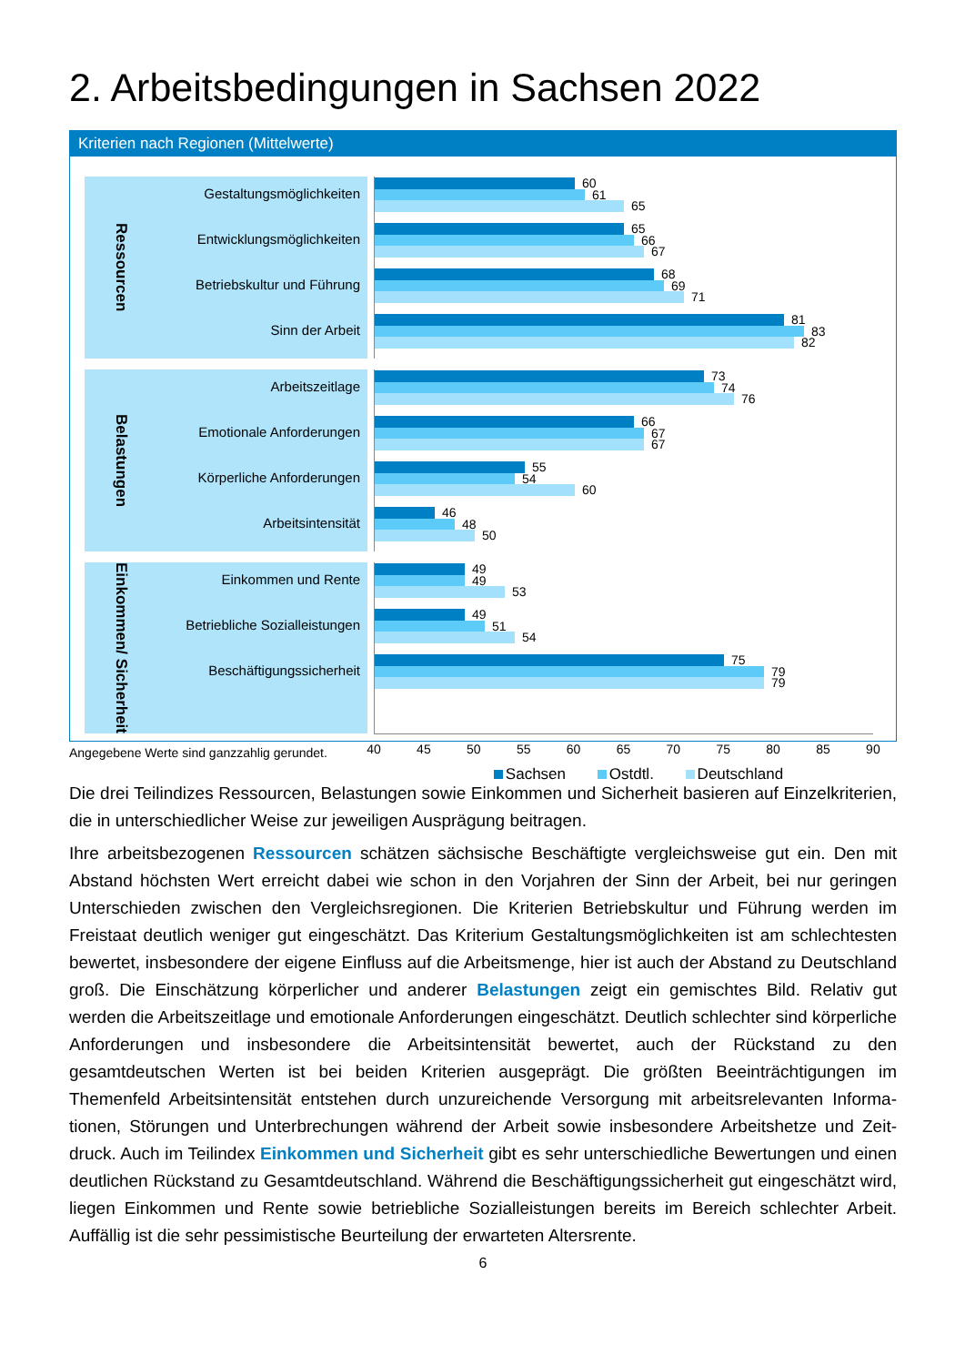2. Arbeitsbedingungen in Sachsen 2022
Kriterien nach Regionen (Mittelwerte)
Ressourcen
Gestaltungsmöglichkeiten
Entwicklungsmöglichkeiten
Betriebskultur und Führung
Sinn der Arbeit
60
61
65
65
66
67
68
69
71
81
83
82
Belastungen
Arbeitszeitlage
Emotionale Anforderungen
Körperliche Anforderungen
Arbeitsintensität
73
74
76
66
67
67
55
54
60
46
48
50
Einkommen/ Sicherheit
Einkommen und Rente
Betriebliche Sozialleistungen
Beschäftigungssicherheit
49
49
53
49
51
54
75
79
79
40 45 50 55 60 65 70 75 80 85 90
Sachsen Ostdtl. Deutschland
Angegebene Werte sind ganzzahlig gerundet.
Die drei Teilindizes Ressourcen, Belastungen sowie Einkommen und Sicherheit basieren auf Einzelkrite­rien, die in unterschiedlicher Weise zur jeweiligen Ausprägung beitragen.
Ihre arbeitsbezogenen Ressourcen schätzen sächsische Beschäftigte vergleichsweise gut ein. Den mit Abstand höchsten Wert erreicht dabei wie schon in den Vorjahren der Sinn der Arbeit, bei nur geringen Unterschieden zwischen den Vergleichsregionen. Die Kriterien Betriebskultur und Führung werden im Freistaat deutlich weniger gut eingeschätzt. Das Kriterium Gestaltungsmöglichkeiten ist am schlechtes­ten bewertet, insbesondere der eigene Einfluss auf die Arbeitsmenge, hier ist auch der Abstand zu Deutschland groß. Die Einschätzung körperlicher und anderer Belastungen zeigt ein gemischtes Bild. Relativ gut werden die Arbeitszeitlage und emotionale Anforderungen eingeschätzt. Deutlich schlechter sind körperliche Anforderungen und insbesondere die Arbeitsintensität bewertet, auch der Rückstand zu den gesamtdeutschen Werten ist bei beiden Kriterien ausgeprägt. Die größten Beeinträchtigungen im Themenfeld Arbeitsintensität entstehen durch unzureichende Versorgung mit arbeitsrelevanten Informa­tionen, Störungen und Unterbrechungen während der Arbeit sowie insbesondere Arbeitshetze und Zeit­druck. Auch im Teilindex Einkommen und Sicherheit gibt es sehr unterschiedliche Bewertungen und einen deutlichen Rückstand zu Gesamtdeutschland. Während die Beschäftigungssicherheit gut einge­schätzt wird, liegen Einkommen und Rente sowie betriebliche Sozialleistungen bereits im Bereich schlechter Arbeit. Auffällig ist die sehr pessimistische Beurteilung der erwarteten Altersrente.
6